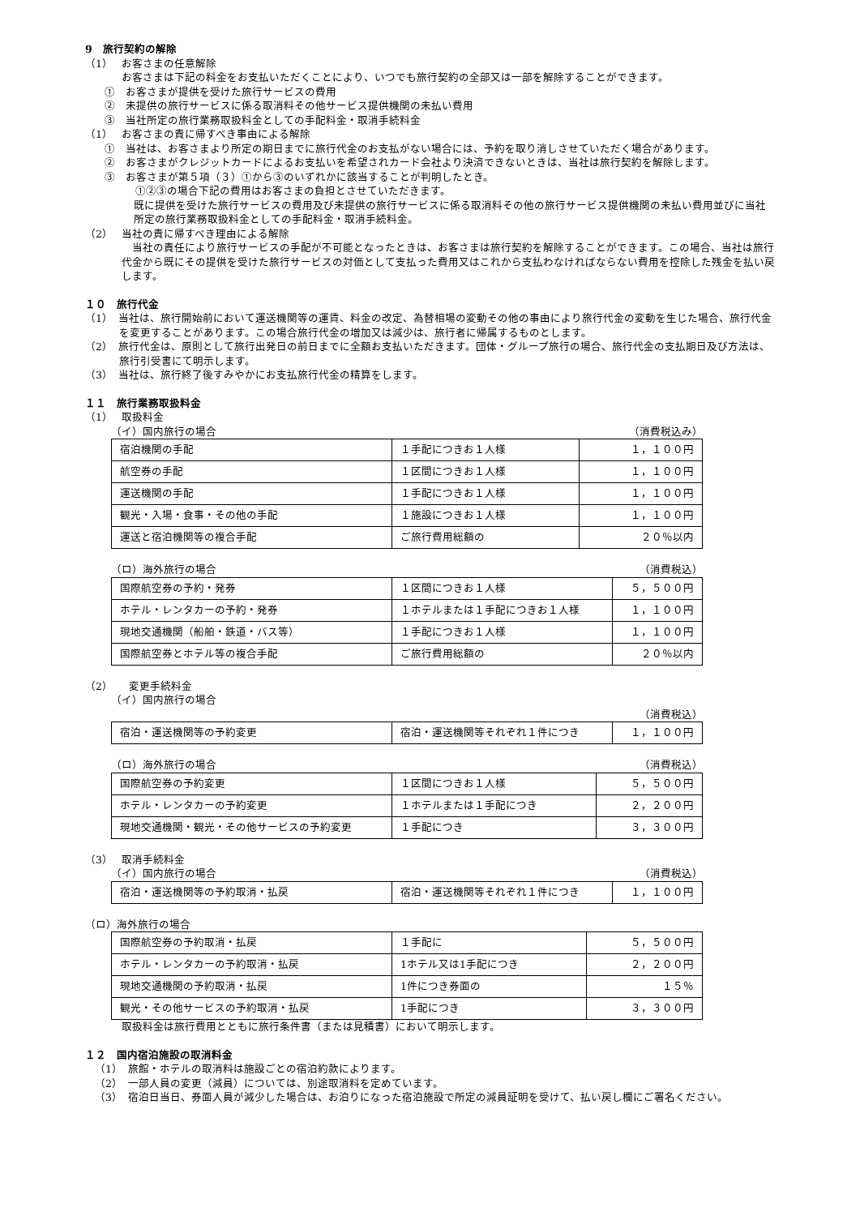9　旅行契約の解除
（1）　 お客さまの任意解除
お客さまは下記の料金をお支払いただくことにより、いつでも旅行契約の全部又は一部を解除することができます。
①　お客さまが提供を受けた旅行サービスの費用
②　未提供の旅行サービスに係る取消料その他サービス提供機関の未払い費用
③　当社所定の旅行業務取扱料金としての手配料金・取消手続料金
（1）　 お客さまの責に帰すべき事由による解除
①　当社は、お客さまより所定の期日までに旅行代金のお支払がない場合には、予約を取り消しさせていただく場合があります。
②　お客さまがクレジットカードによるお支払いを希望されカード会社より決済できないときは、当社は旅行契約を解除します。
③　お客さまが第５項（３）①から③のいずれかに該当することが判明したとき。
①②③の場合下記の費用はお客さまの負担とさせていただきます。
既に提供を受けた旅行サービスの費用及び未提供の旅行サービスに係る取消料その他の旅行サービス提供機関の未払い費用並びに当社所定の旅行業務取扱料金としての手配料金・取消手続料金。
（2）　 当社の責に帰すべき理由による解除
　当社の責任により旅行サービスの手配が不可能となったときは、お客さまは旅行契約を解除することができます。この場合、当社は旅行代金から既にその提供を受けた旅行サービスの対価として支払った費用又はこれから支払わなければならない費用を控除した残金を払い戻します。
１０　旅行代金
（1）　当社は、旅行開始前において運送機関等の運賃、料金の改定、為替相場の変動その他の事由により旅行代金の変動を生じた場合、旅行代金を変更することがあります。この場合旅行代金の増加又は減少は、旅行者に帰属するものとします。
（2）　旅行代金は、原則として旅行出発日の前日までに全額お支払いただきます。団体・グループ旅行の場合、旅行代金の支払期日及び方法は、旅行引受書にて明示します。
（3）　当社は、旅行終了後すみやかにお支払旅行代金の精算をします。
１１　旅行業務取扱料金
（1）　 取扱料金
（イ）国内旅行の場合 （消費税込み）
| 宿泊機関の手配 | １手配につきお１人様 | １，１００円 |
| 航空券の手配 | １区間につきお１人様 | １，１００円 |
| 運送機関の手配 | １手配につきお１人様 | １，１００円 |
| 観光・入場・食事・その他の手配 | １施設につきお１人様 | １，１００円 |
| 運送と宿泊機関等の複合手配 | ご旅行費用総額の | ２０％以内 |
（ロ）海外旅行の場合 （消費税込）
| 国際航空券の予約・発券 | １区間につきお１人様 | ５，５００円 |
| ホテル・レンタカーの予約・発券 | １ホテルまたは１手配につきお１人様 | １，１００円 |
| 現地交通機関（船舶・鉄道・バス等） | １手配につきお１人様 | １，１００円 |
| 国際航空券とホテル等の複合手配 | ご旅行費用総額の | ２０％以内 |
（2）　　変更手続料金
（イ）国内旅行の場合
（消費税込）
| 宿泊・運送機関等の予約変更 | 宿泊・運送機関等それぞれ１件につき | １，１００円 |
（ロ）海外旅行の場合 （消費税込）
| 国際航空券の予約変更 | １区間につきお１人様 | ５，５００円 |
| ホテル・レンタカーの予約変更 | １ホテルまたは１手配につき | ２，２００円 |
| 現地交通機関・観光・その他サービスの予約変更 | １手配につき | ３，３００円 |
（3）　 取消手続料金
（イ）国内旅行の場合 （消費税込）
| 宿泊・運送機関等の予約取消・払戻 | 宿泊・運送機関等それぞれ１件につき | １，１００円 |
（ロ）海外旅行の場合
| 国際航空券の予約取消・払戻 | １手配に | ５，５００円 |
| ホテル・レンタカーの予約取消・払戻 | 1ホテル又は1手配につき | ２，２００円 |
| 現地交通機関の予約取消・払戻 | 1件につき券面の | １５％ |
| 観光・その他サービスの予約取消・払戻 | 1手配につき | ３，３００円 |
取扱料金は旅行費用とともに旅行条件書（または見積書）において明示します。
１２　国内宿泊施設の取消料金
（1）　旅館・ホテルの取消料は施設ごとの宿泊約款によります。
（2）　一部人員の変更（減員）については、別途取消料を定めています。
（3）　宿泊日当日、券面人員が減少した場合は、お泊りになった宿泊施設で所定の減員証明を受けて、払い戻し欄にご署名ください。